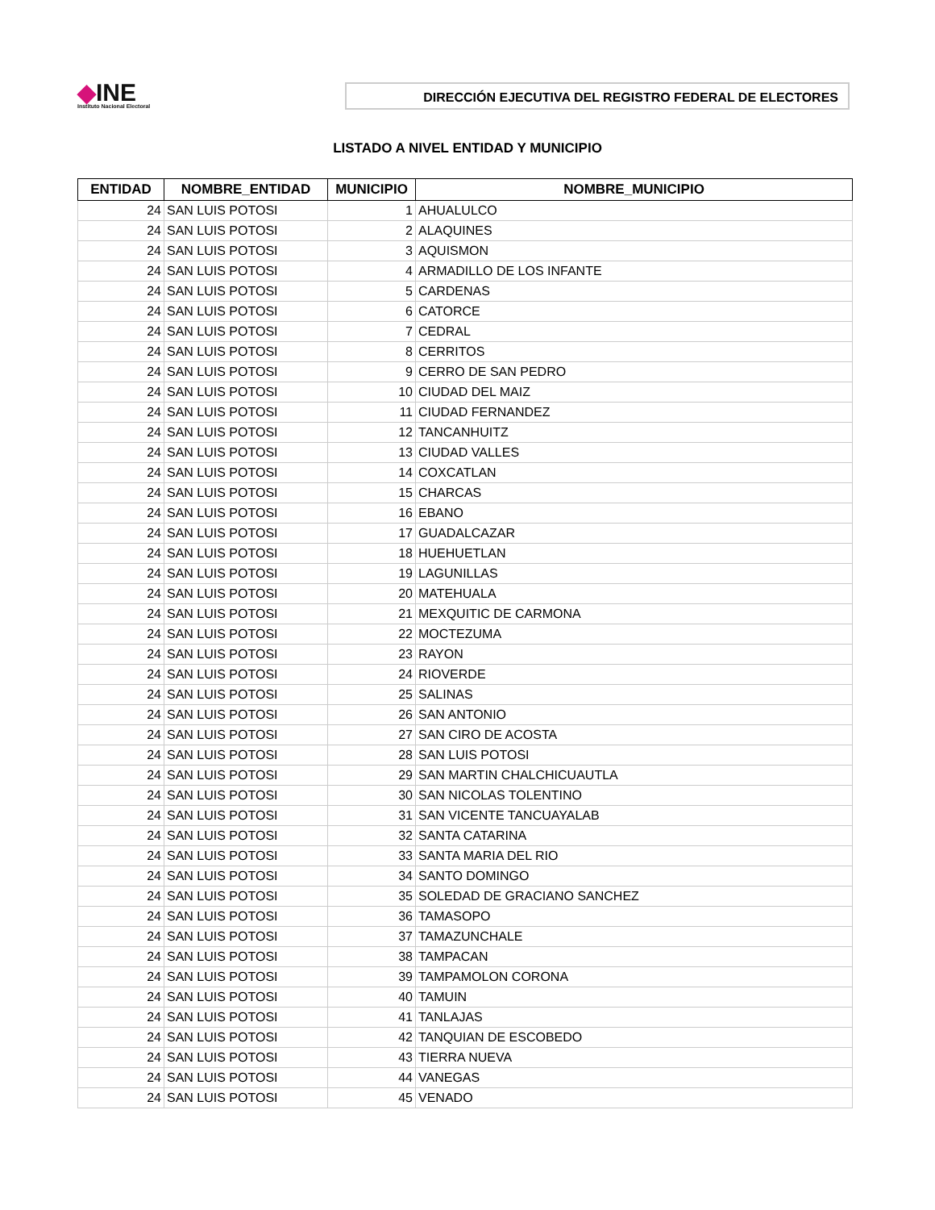◆INE
Instituto Nacional Electoral
DIRECCIÓN EJECUTIVA DEL REGISTRO FEDERAL DE ELECTORES
LISTADO A NIVEL ENTIDAD Y MUNICIPIO
| ENTIDAD | NOMBRE_ENTIDAD | MUNICIPIO | NOMBRE_MUNICIPIO |
| --- | --- | --- | --- |
| 24 | SAN LUIS POTOSI | 1 | AHUALULCO |
| 24 | SAN LUIS POTOSI | 2 | ALAQUINES |
| 24 | SAN LUIS POTOSI | 3 | AQUISMON |
| 24 | SAN LUIS POTOSI | 4 | ARMADILLO DE LOS INFANTE |
| 24 | SAN LUIS POTOSI | 5 | CARDENAS |
| 24 | SAN LUIS POTOSI | 6 | CATORCE |
| 24 | SAN LUIS POTOSI | 7 | CEDRAL |
| 24 | SAN LUIS POTOSI | 8 | CERRITOS |
| 24 | SAN LUIS POTOSI | 9 | CERRO DE SAN PEDRO |
| 24 | SAN LUIS POTOSI | 10 | CIUDAD DEL MAIZ |
| 24 | SAN LUIS POTOSI | 11 | CIUDAD FERNANDEZ |
| 24 | SAN LUIS POTOSI | 12 | TANCANHUITZ |
| 24 | SAN LUIS POTOSI | 13 | CIUDAD VALLES |
| 24 | SAN LUIS POTOSI | 14 | COXCATLAN |
| 24 | SAN LUIS POTOSI | 15 | CHARCAS |
| 24 | SAN LUIS POTOSI | 16 | EBANO |
| 24 | SAN LUIS POTOSI | 17 | GUADALCAZAR |
| 24 | SAN LUIS POTOSI | 18 | HUEHUETLAN |
| 24 | SAN LUIS POTOSI | 19 | LAGUNILLAS |
| 24 | SAN LUIS POTOSI | 20 | MATEHUALA |
| 24 | SAN LUIS POTOSI | 21 | MEXQUITIC DE CARMONA |
| 24 | SAN LUIS POTOSI | 22 | MOCTEZUMA |
| 24 | SAN LUIS POTOSI | 23 | RAYON |
| 24 | SAN LUIS POTOSI | 24 | RIOVERDE |
| 24 | SAN LUIS POTOSI | 25 | SALINAS |
| 24 | SAN LUIS POTOSI | 26 | SAN ANTONIO |
| 24 | SAN LUIS POTOSI | 27 | SAN CIRO DE ACOSTA |
| 24 | SAN LUIS POTOSI | 28 | SAN LUIS POTOSI |
| 24 | SAN LUIS POTOSI | 29 | SAN MARTIN CHALCHICUAUTLA |
| 24 | SAN LUIS POTOSI | 30 | SAN NICOLAS TOLENTINO |
| 24 | SAN LUIS POTOSI | 31 | SAN VICENTE TANCUAYALAB |
| 24 | SAN LUIS POTOSI | 32 | SANTA CATARINA |
| 24 | SAN LUIS POTOSI | 33 | SANTA MARIA DEL RIO |
| 24 | SAN LUIS POTOSI | 34 | SANTO DOMINGO |
| 24 | SAN LUIS POTOSI | 35 | SOLEDAD DE GRACIANO SANCHEZ |
| 24 | SAN LUIS POTOSI | 36 | TAMASOPO |
| 24 | SAN LUIS POTOSI | 37 | TAMAZUNCHALE |
| 24 | SAN LUIS POTOSI | 38 | TAMPACAN |
| 24 | SAN LUIS POTOSI | 39 | TAMPAMOLON CORONA |
| 24 | SAN LUIS POTOSI | 40 | TAMUIN |
| 24 | SAN LUIS POTOSI | 41 | TANLAJAS |
| 24 | SAN LUIS POTOSI | 42 | TANQUIAN DE ESCOBEDO |
| 24 | SAN LUIS POTOSI | 43 | TIERRA NUEVA |
| 24 | SAN LUIS POTOSI | 44 | VANEGAS |
| 24 | SAN LUIS POTOSI | 45 | VENADO |